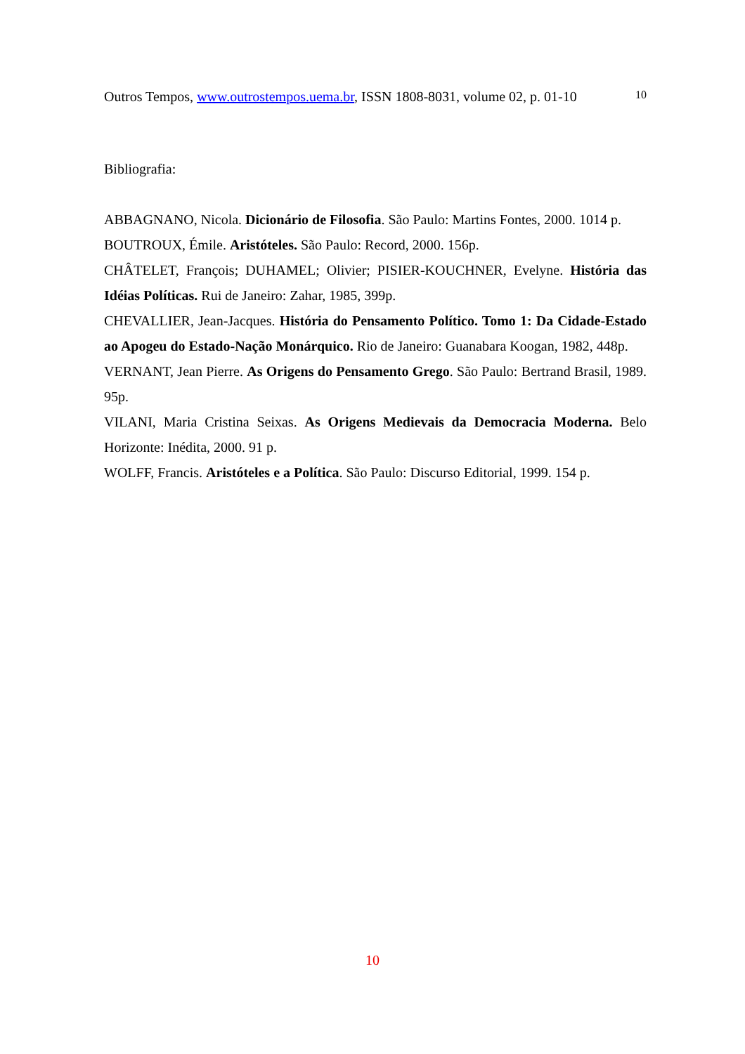Outros Tempos, www.outrostempos.uema.br, ISSN 1808-8031, volume 02, p. 01-10 10
Bibliografia:
ABBAGNANO, Nicola. Dicionário de Filosofia. São Paulo: Martins Fontes, 2000. 1014 p.
BOUTROUX, Émile. Aristóteles. São Paulo: Record, 2000. 156p.
CHÂTELET, François; DUHAMEL; Olivier; PISIER-KOUCHNER, Evelyne. História das Idéias Políticas. Rui de Janeiro: Zahar, 1985, 399p.
CHEVALLIER, Jean-Jacques. História do Pensamento Político. Tomo 1: Da Cidade-Estado ao Apogeu do Estado-Nação Monárquico. Rio de Janeiro: Guanabara Koogan, 1982, 448p.
VERNANT, Jean Pierre. As Origens do Pensamento Grego. São Paulo: Bertrand Brasil, 1989. 95p.
VILANI, Maria Cristina Seixas. As Origens Medievais da Democracia Moderna. Belo Horizonte: Inédita, 2000. 91 p.
WOLFF, Francis. Aristóteles e a Política. São Paulo: Discurso Editorial, 1999. 154 p.
10